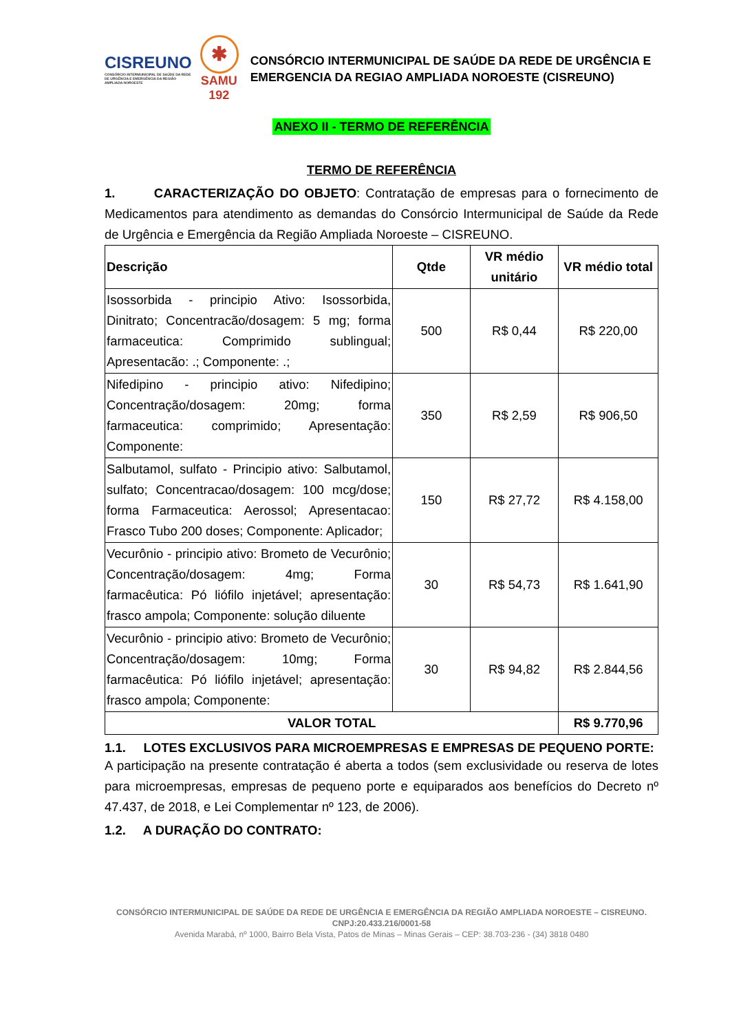CISREUNO
CONSÓRCIO INTERMUNICIPAL DE SAÚDE DA REDE DE URGÊNCIA E EMERGÊNCIA DA REGIÃO AMPLIADA NOROESTE
✱
SAMU
192
CONSÓRCIO INTERMUNICIPAL DE SAÚDE DA REDE DE URGÊNCIA E EMERGENCIA DA REGIAO AMPLIADA NOROESTE (CISREUNO)
ANEXO II - TERMO DE REFERÊNCIA
TERMO DE REFERÊNCIA
1. CARACTERIZAÇÃO DO OBJETO: Contratação de empresas para o fornecimento de Medicamentos para atendimento as demandas do Consórcio Intermunicipal de Saúde da Rede de Urgência e Emergência da Região Ampliada Noroeste – CISREUNO.
| Descrição | Qtde | VR médio unitário | VR médio total |
| --- | --- | --- | --- |
| Isossorbida - principio Ativo: Isossorbida, Dinitrato; Concentracão/dosagem: 5 mg; forma farmaceutica: Comprimido sublingual; Apresentacão: .; Componente: .; | 500 | R$ 0,44 | R$ 220,00 |
| Nifedipino - principio ativo: Nifedipino; Concentração/dosagem: 20mg; forma farmaceutica: comprimido; Apresentação: Componente: | 350 | R$ 2,59 | R$ 906,50 |
| Salbutamol, sulfato - Principio ativo: Salbutamol, sulfato; Concentracao/dosagem: 100 mcg/dose; forma Farmaceutica: Aerossol; Apresentacao: Frasco Tubo 200 doses; Componente: Aplicador; | 150 | R$ 27,72 | R$ 4.158,00 |
| Vecurônio - principio ativo: Brometo de Vecurônio; Concentração/dosagem: 4mg; Forma farmacêutica: Pó liófilo injetável; apresentação: frasco ampola; Componente: solução diluente | 30 | R$ 54,73 | R$ 1.641,90 |
| Vecurônio - principio ativo: Brometo de Vecurônio; Concentração/dosagem: 10mg; Forma farmacêutica: Pó liófilo injetável; apresentação: frasco ampola; Componente: | 30 | R$ 94,82 | R$ 2.844,56 |
| VALOR TOTAL | | | R$ 9.770,96 |
1.1. LOTES EXCLUSIVOS PARA MICROEMPRESAS E EMPRESAS DE PEQUENO PORTE:
A participação na presente contratação é aberta a todos (sem exclusividade ou reserva de lotes para microempresas, empresas de pequeno porte e equiparados aos benefícios do Decreto nº 47.437, de 2018, e Lei Complementar nº 123, de 2006).
1.2. A DURAÇÃO DO CONTRATO:
CONSÓRCIO INTERMUNICIPAL DE SAÚDE DA REDE DE URGÊNCIA E EMERGÊNCIA DA REGIÃO AMPLIADA NOROESTE – CISREUNO. CNPJ:20.433.216/0001-58
Avenida Marabá, nº 1000, Bairro Bela Vista, Patos de Minas – Minas Gerais – CEP: 38.703-236 - (34) 3818 0480